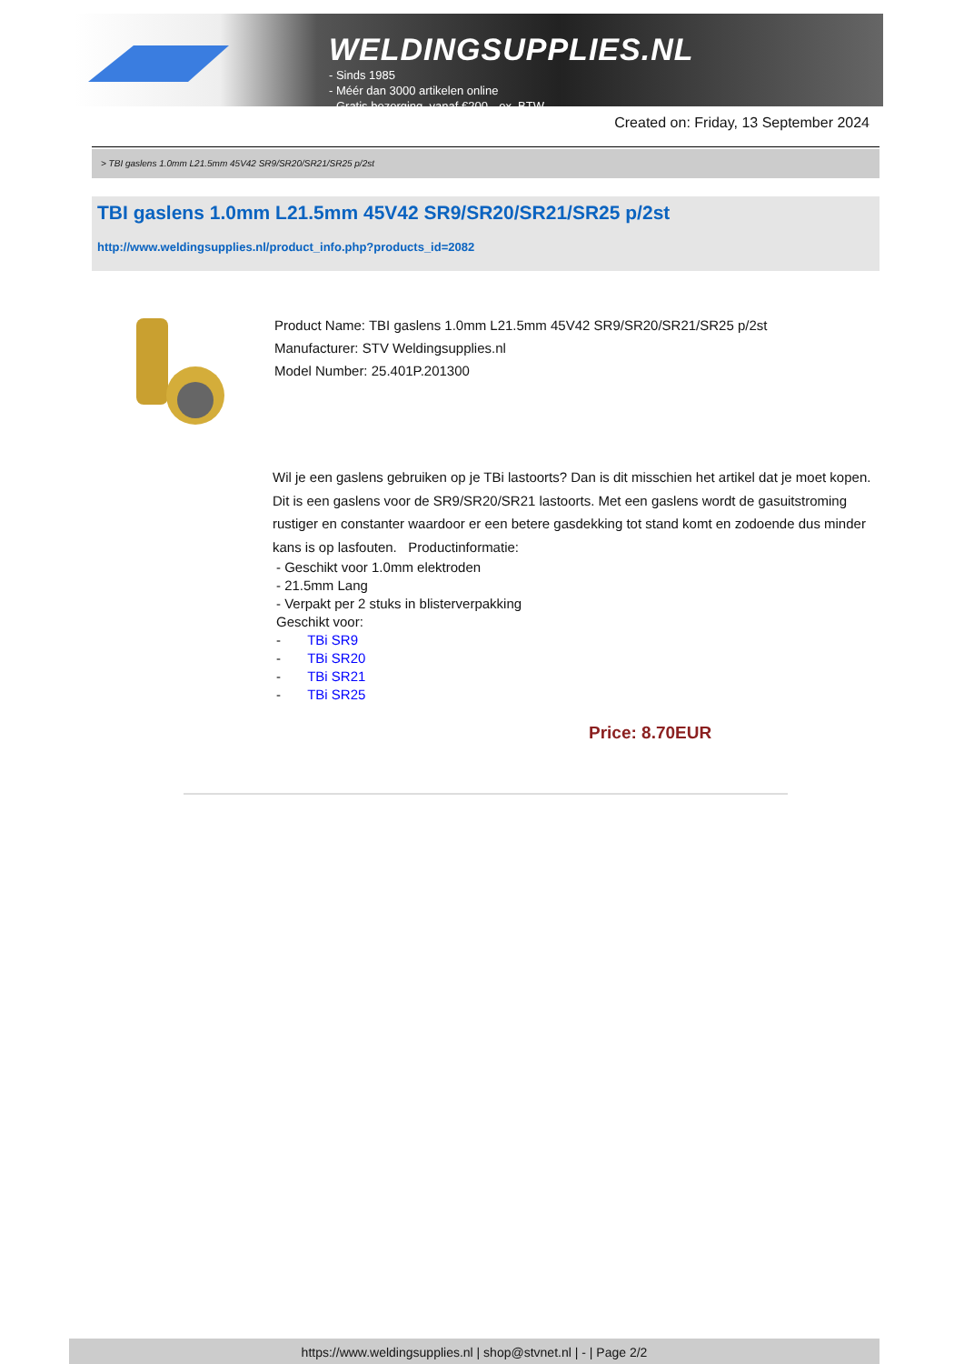WELDINGSUPPLIES.NL
- Sinds 1985
- Méér dan 3000 artikelen online
- Gratis bezorging, vanaf €200,--ex. BTW
Created on: Friday, 13 September 2024
> TBI gaslens 1.0mm L21.5mm 45V42 SR9/SR20/SR21/SR25 p/2st
TBI gaslens 1.0mm L21.5mm 45V42 SR9/SR20/SR21/SR25 p/2st
http://www.weldingsupplies.nl/product_info.php?products_id=2082
Product Name: TBI gaslens 1.0mm L21.5mm 45V42 SR9/SR20/SR21/SR25 p/2st
Manufacturer: STV Weldingsupplies.nl
Model Number: 25.401P.201300
Wil je een gaslens gebruiken op je TBi lastoorts? Dan is dit misschien het artikel dat je moet kopen. Dit is een gaslens voor de SR9/SR20/SR21 lastoorts. Met een gaslens wordt de gasuitstroming rustiger en constanter waardoor er een betere gasdekking tot stand komt en zodoende dus minder kans is op lasfouten. Productinformatie:
- Geschikt voor 1.0mm elektroden
- 21.5mm Lang
- Verpakt per 2 stuks in blisterverpakking
Geschikt voor:
- TBi SR9
- TBi SR20
- TBi SR21
- TBi SR25
Price: 8.70EUR
https://www.weldingsupplies.nl | shop@stvnet.nl | - | Page 2/2